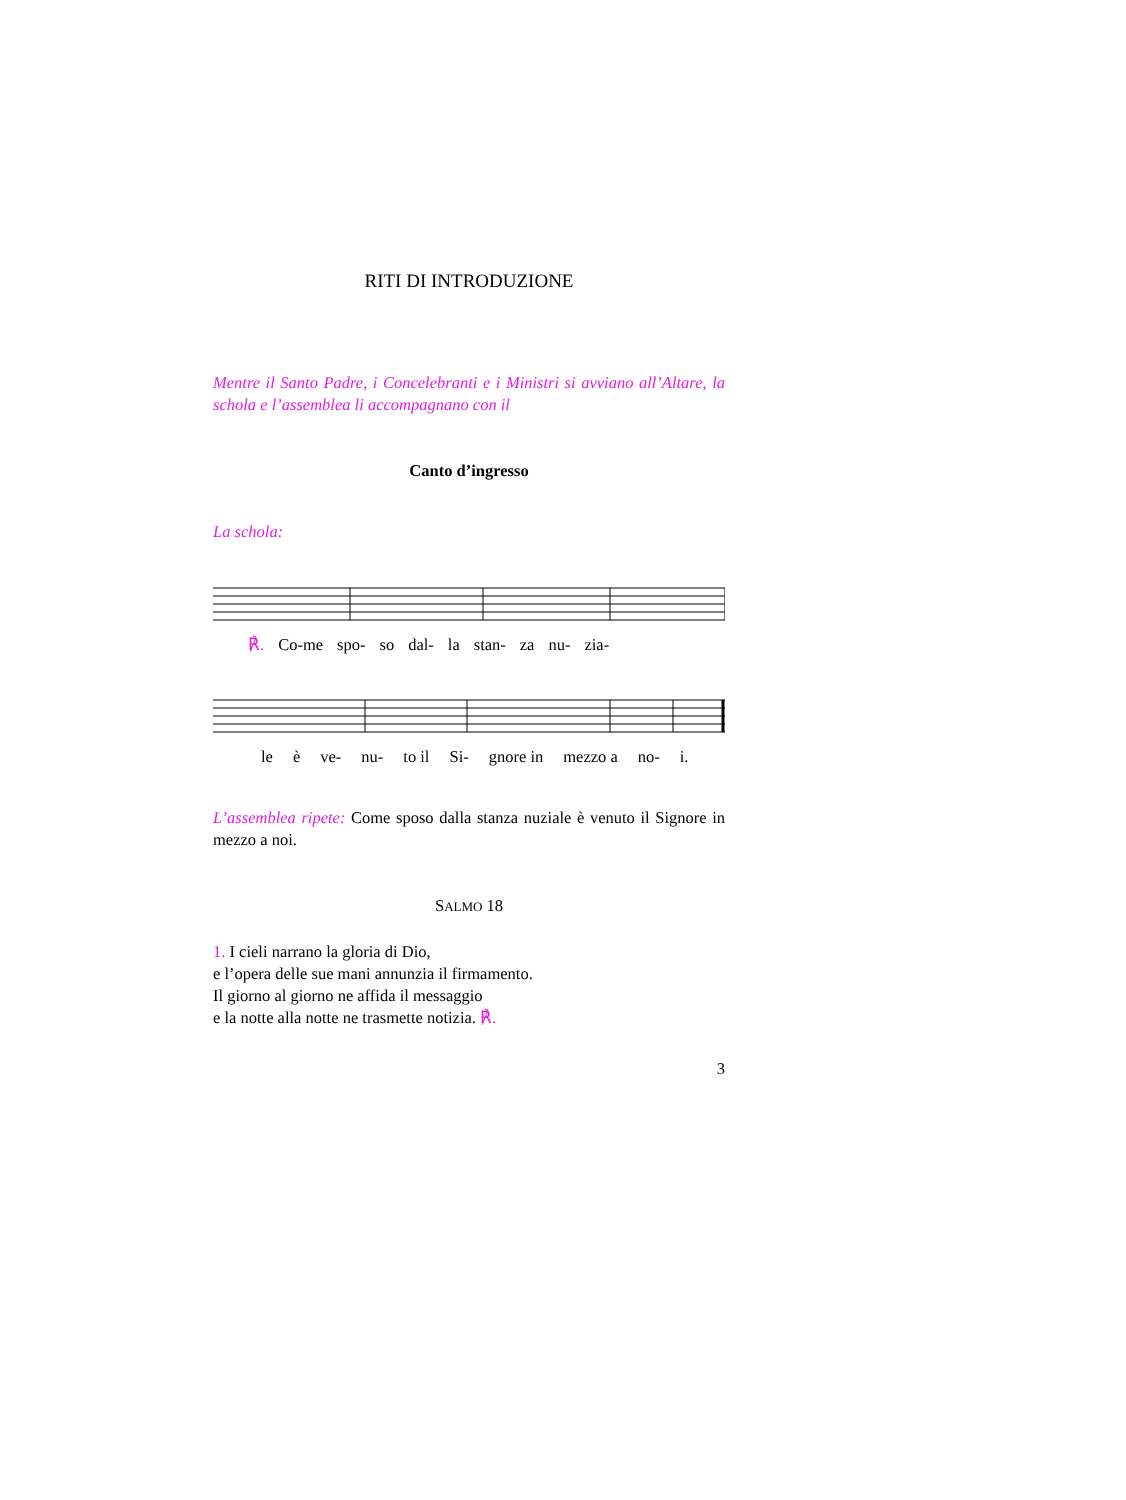RITI DI INTRODUZIONE
Mentre il Santo Padre, i Concelebranti e i Ministri si avviano all’Altare, la schola e l’assemblea li accompagnano con il
Canto d’ingresso
La schola:
℟. Co-me spo- so dal- la stan- za nu- zia-
le è ve- nu- to il Si- gnore in mezzo a no- i.
L’assemblea ripete: Come sposo dalla stanza nuziale è venuto il Signore in mezzo a noi.
SALMO 18
1. I cieli narrano la gloria di Dio,
e l’opera delle sue mani annunzia il firmamento.
Il giorno al giorno ne affida il messaggio
e la notte alla notte ne trasmette notizia. ℟.
3